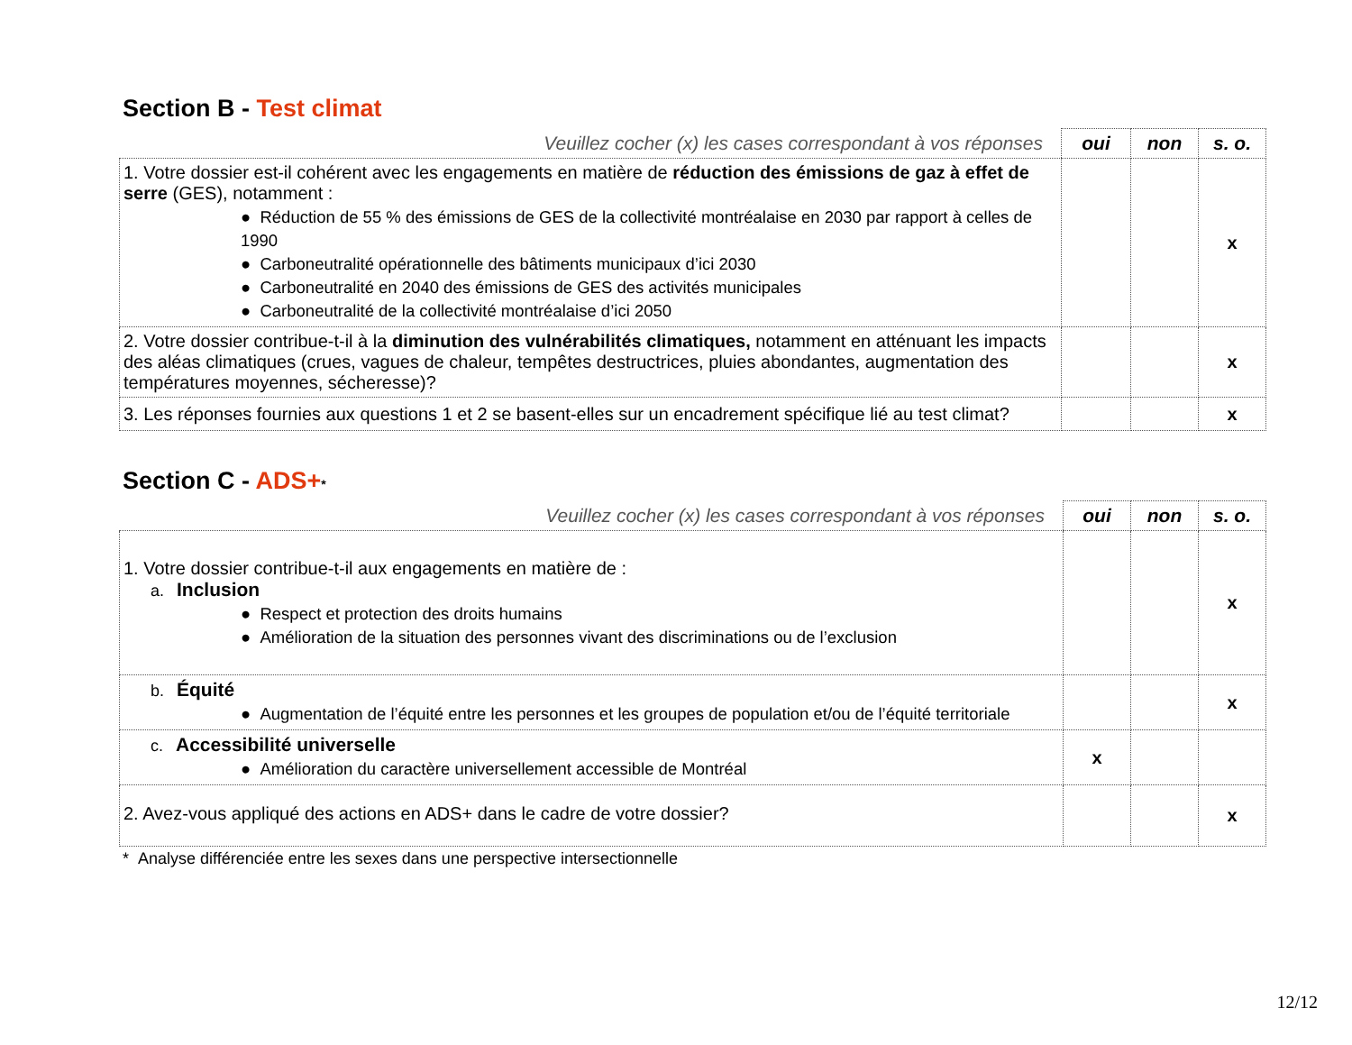Section B - Test climat
| Veuillez cocher (x) les cases correspondant à vos réponses | oui | non | s. o. |
| --- | --- | --- | --- |
| 1. Votre dossier est-il cohérent avec les engagements en matière de réduction des émissions de gaz à effet de serre (GES), notamment : ● Réduction de 55 % des émissions de GES de la collectivité montréalaise en 2030 par rapport à celles de 1990 ● Carboneutralité opérationnelle des bâtiments municipaux d’ici 2030 ● Carboneutralité en 2040 des émissions de GES des activités municipales ● Carboneutralité de la collectivité montréalaise d’ici 2050 | | | x |
| 2. Votre dossier contribue-t-il à la diminution des vulnérabilités climatiques, notamment en atténuant les impacts des aléas climatiques (crues, vagues de chaleur, tempêtes destructrices, pluies abondantes, augmentation des températures moyennes, sécheresse)? | | | x |
| 3. Les réponses fournies aux questions 1 et 2 se basent-elles sur un encadrement spécifique lié au test climat? | | | x |
Section C - ADS+*
| Veuillez cocher (x) les cases correspondant à vos réponses | oui | non | s. o. |
| --- | --- | --- | --- |
| 1. Votre dossier contribue-t-il aux engagements en matière de : a. Inclusion ● Respect et protection des droits humains ● Amélioration de la situation des personnes vivant des discriminations ou de l’exclusion | | | x |
| b. Équité ● Augmentation de l’équité entre les personnes et les groupes de population et/ou de l’équité territoriale | | | x |
| c. Accessibilité universelle ● Amélioration du caractère universellement accessible de Montréal | x | | |
| 2. Avez-vous appliqué des actions en ADS+ dans le cadre de votre dossier? | | | x |
* Analyse différenciée entre les sexes dans une perspective intersectionnelle
12/12